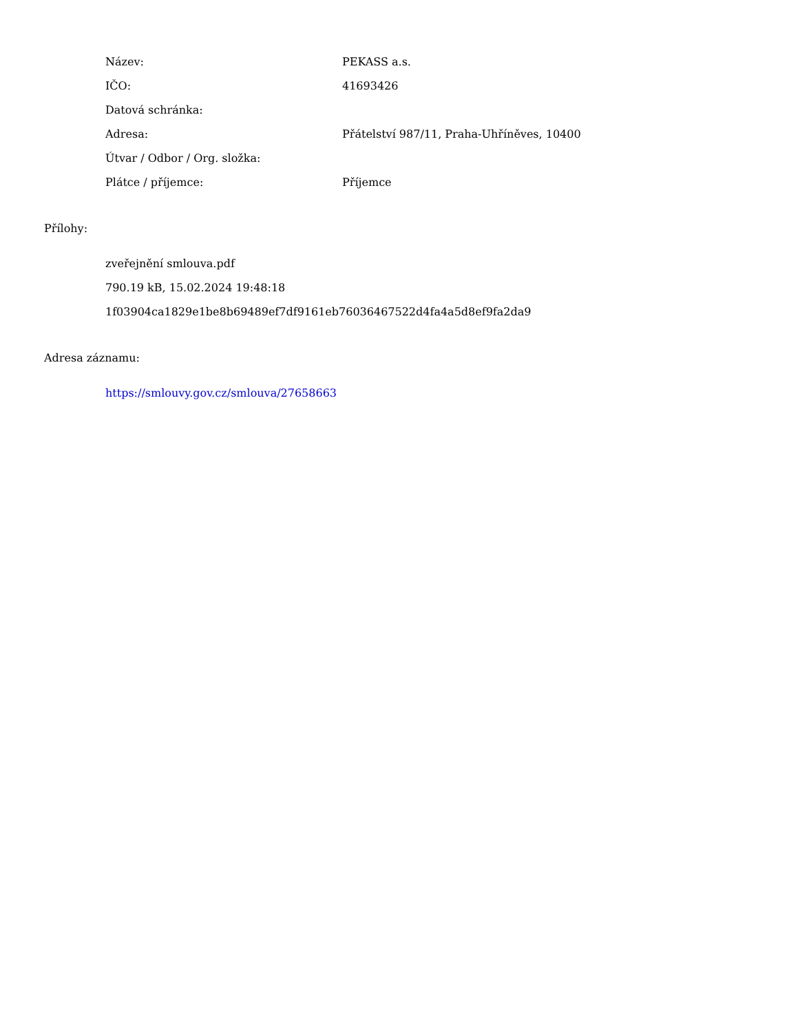| Název: | PEKASS a.s. |
| IČO: | 41693426 |
| Datová schránka: | |
| Adresa: | Přátelství 987/11, Praha-Uhříněves, 10400 |
| Útvar / Odbor / Org. složka: | |
| Plátce / příjemce: | Příjemce |
Přílohy:
zveřejnění smlouva.pdf
790.19 kB, 15.02.2024 19:48:18
1f03904ca1829e1be8b69489ef7df9161eb76036467522d4fa4a5d8ef9fa2da9
Adresa záznamu:
https://smlouvy.gov.cz/smlouva/27658663